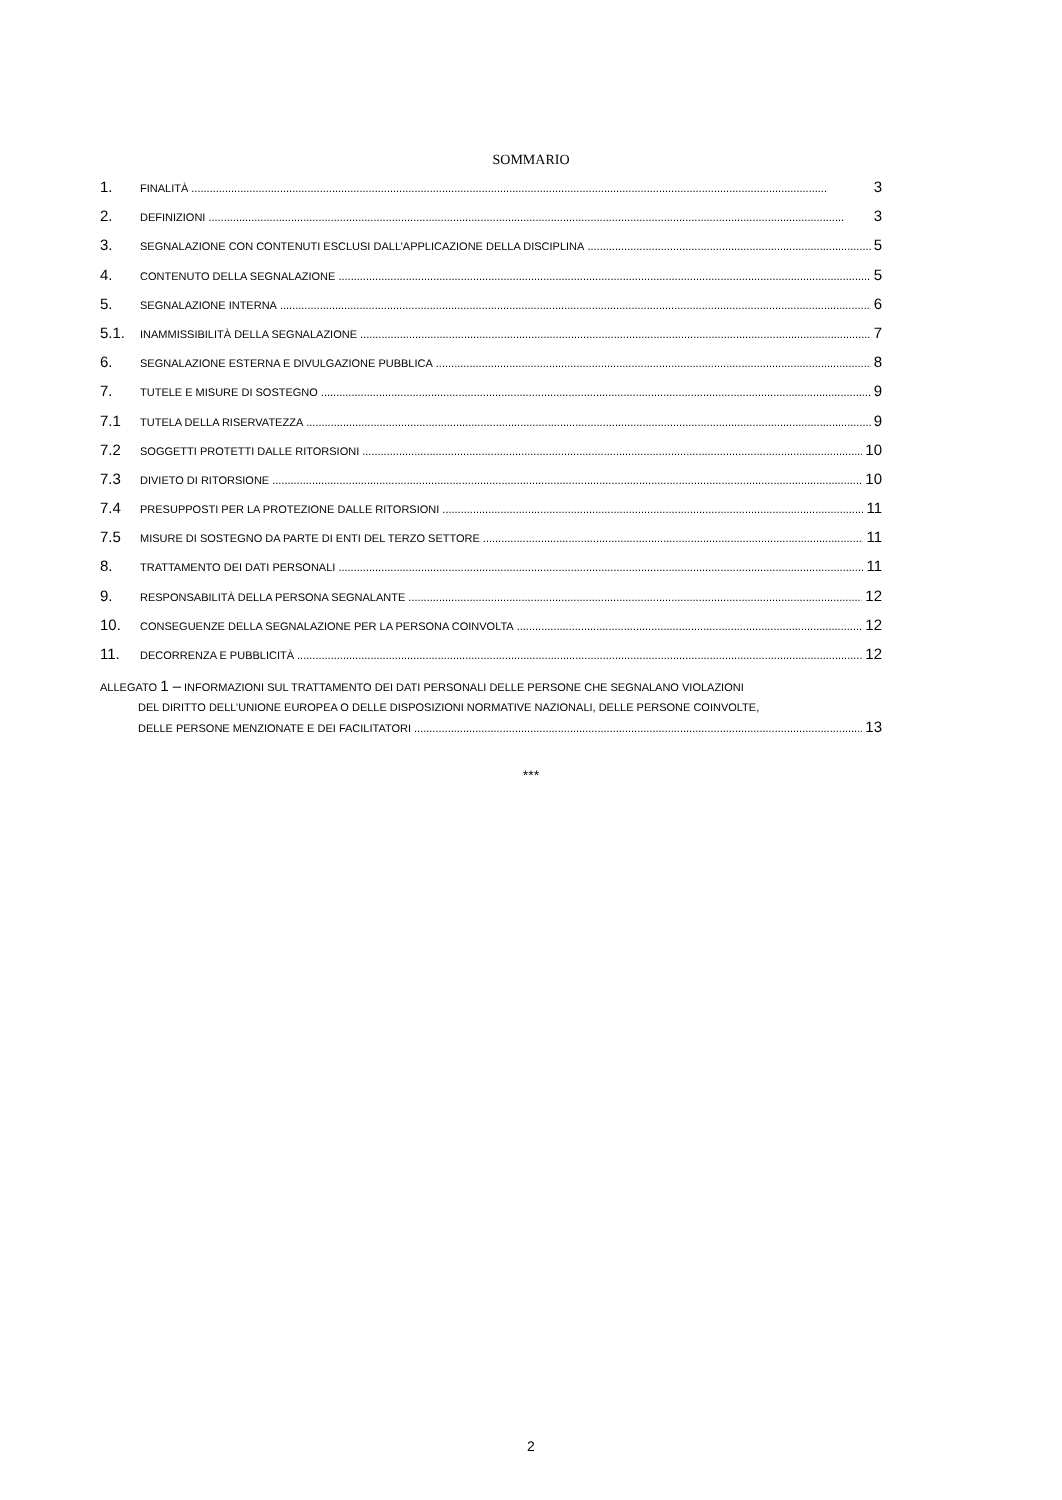SOMMARIO
1. FINALITÀ 3
2. DEFINIZIONI 3
3. SEGNALAZIONE CON CONTENUTI ESCLUSI DALL’APPLICAZIONE DELLA DISCIPLINA 5
4. CONTENUTO DELLA SEGNALAZIONE 5
5. SEGNALAZIONE INTERNA 6
5.1. INAMMISSIBILITÀ DELLA SEGNALAZIONE 7
6. SEGNALAZIONE ESTERNA E DIVULGAZIONE PUBBLICA 8
7. TUTELE E MISURE DI SOSTEGNO 9
7.1 TUTELA DELLA RISERVATEZZA 9
7.2 SOGGETTI PROTETTI DALLE RITORSIONI 10
7.3 DIVIETO DI RITORSIONE 10
7.4 PRESUPPOSTI PER LA PROTEZIONE DALLE RITORSIONI 11
7.5 MISURE DI SOSTEGNO DA PARTE DI ENTI DEL TERZO SETTORE 11
8. TRATTAMENTO DEI DATI PERSONALI 11
9. RESPONSABILITÀ DELLA PERSONA SEGNALANTE 12
10. CONSEGUENZE DELLA SEGNALAZIONE PER LA PERSONA COINVOLTA 12
11. DECORRENZA E PUBBLICITÀ 12
ALLEGATO 1 – INFORMAZIONI SUL TRATTAMENTO DEI DATI PERSONALI DELLE PERSONE CHE SEGNALANO VIOLAZIONI
DEL DIRITTO DELL’UNIONE EUROPEA O DELLE DISPOSIZIONI NORMATIVE NAZIONALI, DELLE PERSONE COINVOLTE,
DELLE PERSONE MENZIONATE E DEI FACILITATORI 13
***
2